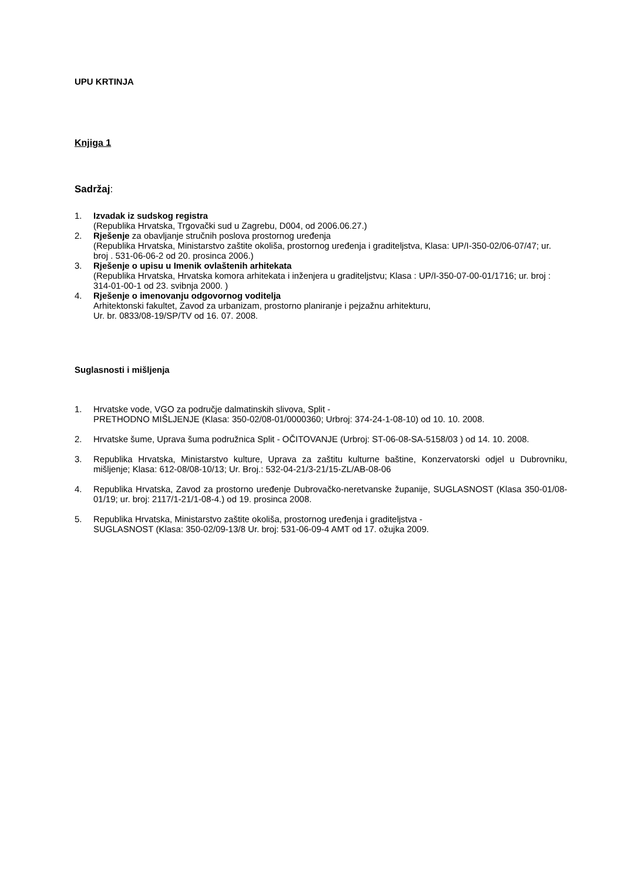UPU KRTINJA
Knjiga 1
Sadržaj:
1. Izvadak iz sudskog registra
(Republika Hrvatska, Trgovački sud u Zagrebu, D004, od 2006.06.27.)
2. Rješenje za obavljanje stručnih poslova prostornog uređenja
(Republika Hrvatska, Ministarstvo zaštite okoliša, prostornog uređenja i graditeljstva, Klasa: UP/I-350-02/06-07/47; ur. broj . 531-06-06-2 od 20. prosinca 2006.)
3. Rješenje o upisu u Imenik ovlaštenih arhitekata
(Republika Hrvatska, Hrvatska komora arhitekata i inženjera u graditeljstvu; Klasa : UP/I-350-07-00-01/1716; ur. broj : 314-01-00-1 od 23. svibnja 2000. )
4. Rješenje o imenovanju odgovornog voditelja
Arhitektonski fakultet, Zavod za urbanizam, prostorno planiranje i pejzažnu arhitekturu,
Ur. br. 0833/08-19/SP/TV od 16. 07. 2008.
Suglasnosti i mišljenja
1. Hrvatske vode, VGO za područje dalmatinskih slivova, Split -
PRETHODNO MIŠLJENJE (Klasa: 350-02/08-01/0000360; Urbroj: 374-24-1-08-10) od 10. 10. 2008.
2. Hrvatske šume, Uprava šuma podružnica Split - OČITOVANJE (Urbroj: ST-06-08-SA-5158/03 ) od 14. 10. 2008.
3. Republika Hrvatska, Ministarstvo kulture, Uprava za zaštitu kulturne baštine, Konzervatorski odjel u Dubrovniku, mišljenje; Klasa: 612-08/08-10/13; Ur. Broj.: 532-04-21/3-21/15-ZL/AB-08-06
4. Republika Hrvatska, Zavod za prostorno uređenje Dubrovačko-neretvanske županije, SUGLASNOST (Klasa 350-01/08-01/19; ur. broj: 2117/1-21/1-08-4.) od 19. prosinca 2008.
5. Republika Hrvatska, Ministarstvo zaštite okoliša, prostornog uređenja i graditeljstva -
SUGLASNOST (Klasa: 350-02/09-13/8 Ur. broj: 531-06-09-4 AMT od 17. ožujka 2009.